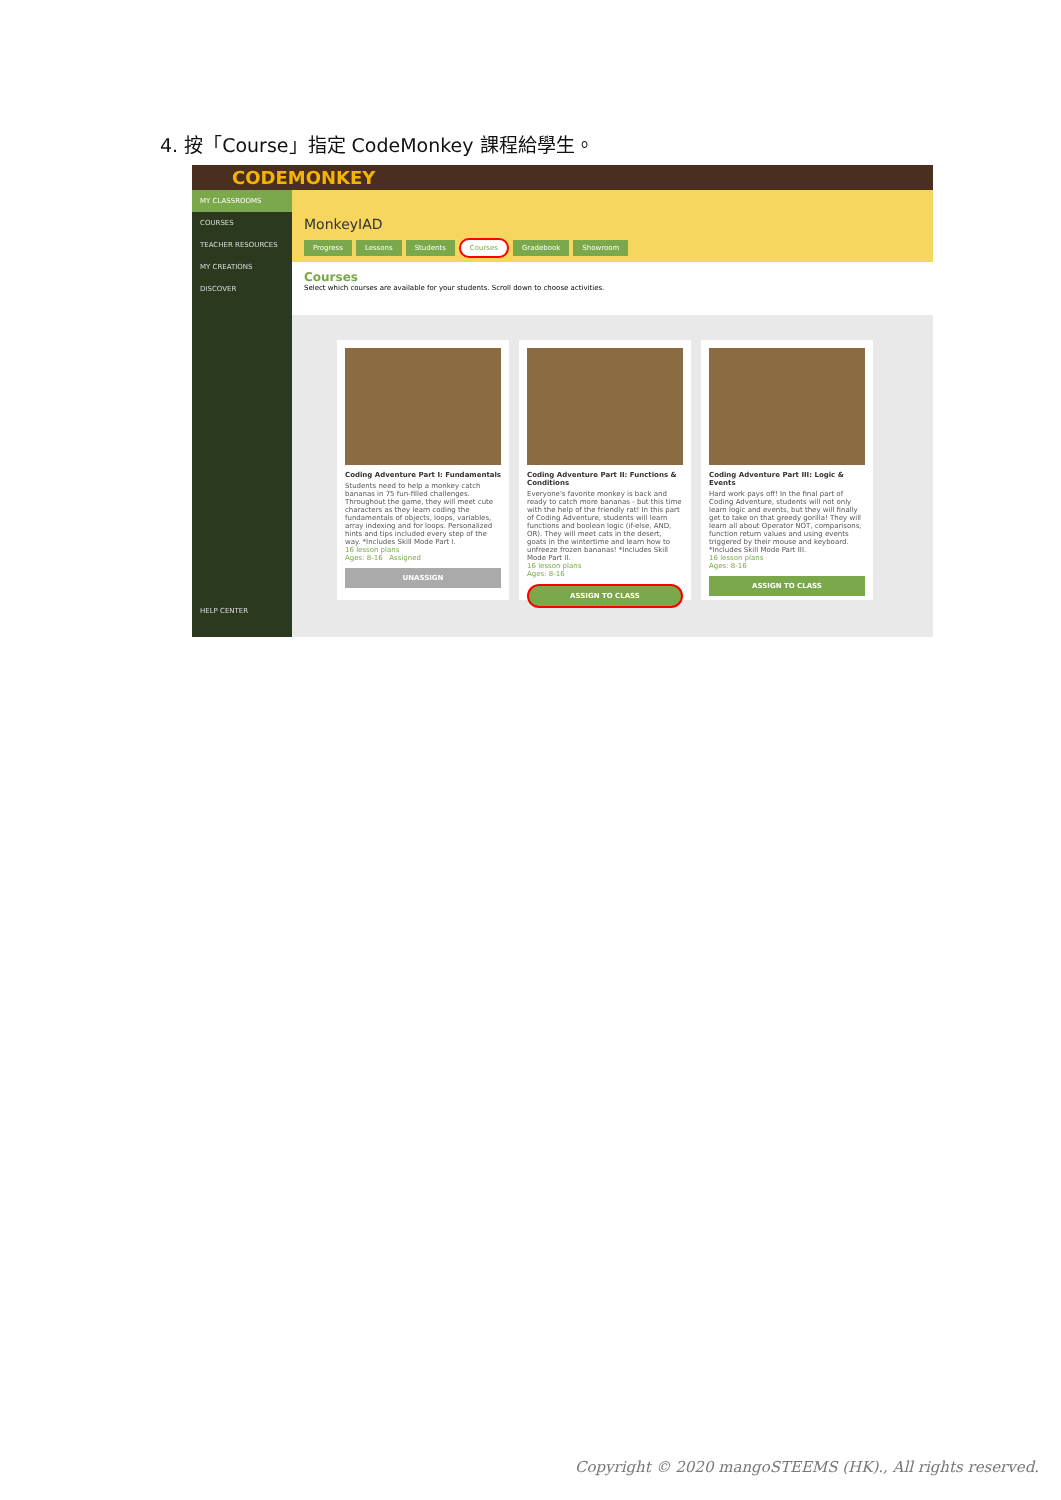4. 按「Course」指定 CodeMonkey 課程給學生。
CODEMONKEY
MY CLASSROOMS
COURSES
TEACHER RESOURCES
MY CREATIONS
DISCOVER
HELP CENTER
MonkeyIAD
Progress Lessons Students Courses Gradebook Showroom
Courses
Select which courses are available for your students. Scroll down to choose activities.
Coding Adventure Part I: Fundamentals
Students need to help a monkey catch bananas in 75 fun-filled challenges. Throughout the game, they will meet cute characters as they learn coding the fundamentals of objects, loops, variables, array indexing and for loops. Personalized hints and tips included every step of the way. *Includes Skill Mode Part I.
16 lesson plans
Ages: 8-16 Assigned
UNASSIGN
Coding Adventure Part II: Functions & Conditions
Everyone's favorite monkey is back and ready to catch more bananas - but this time with the help of the friendly rat! In this part of Coding Adventure, students will learn functions and boolean logic (if-else, AND, OR). They will meet cats in the desert, goats in the wintertime and learn how to unfreeze frozen bananas! *Includes Skill Mode Part II.
16 lesson plans
Ages: 8-16
ASSIGN TO CLASS
Coding Adventure Part III: Logic & Events
Hard work pays off! In the final part of Coding Adventure, students will not only learn logic and events, but they will finally get to take on that greedy gorilla! They will learn all about Operator NOT, comparisons, function return values and using events triggered by their mouse and keyboard. *Includes Skill Mode Part III.
16 lesson plans
Ages: 8-16
ASSIGN TO CLASS
Copyright © 2020 mangoSTEEMS (HK)., All rights reserved.